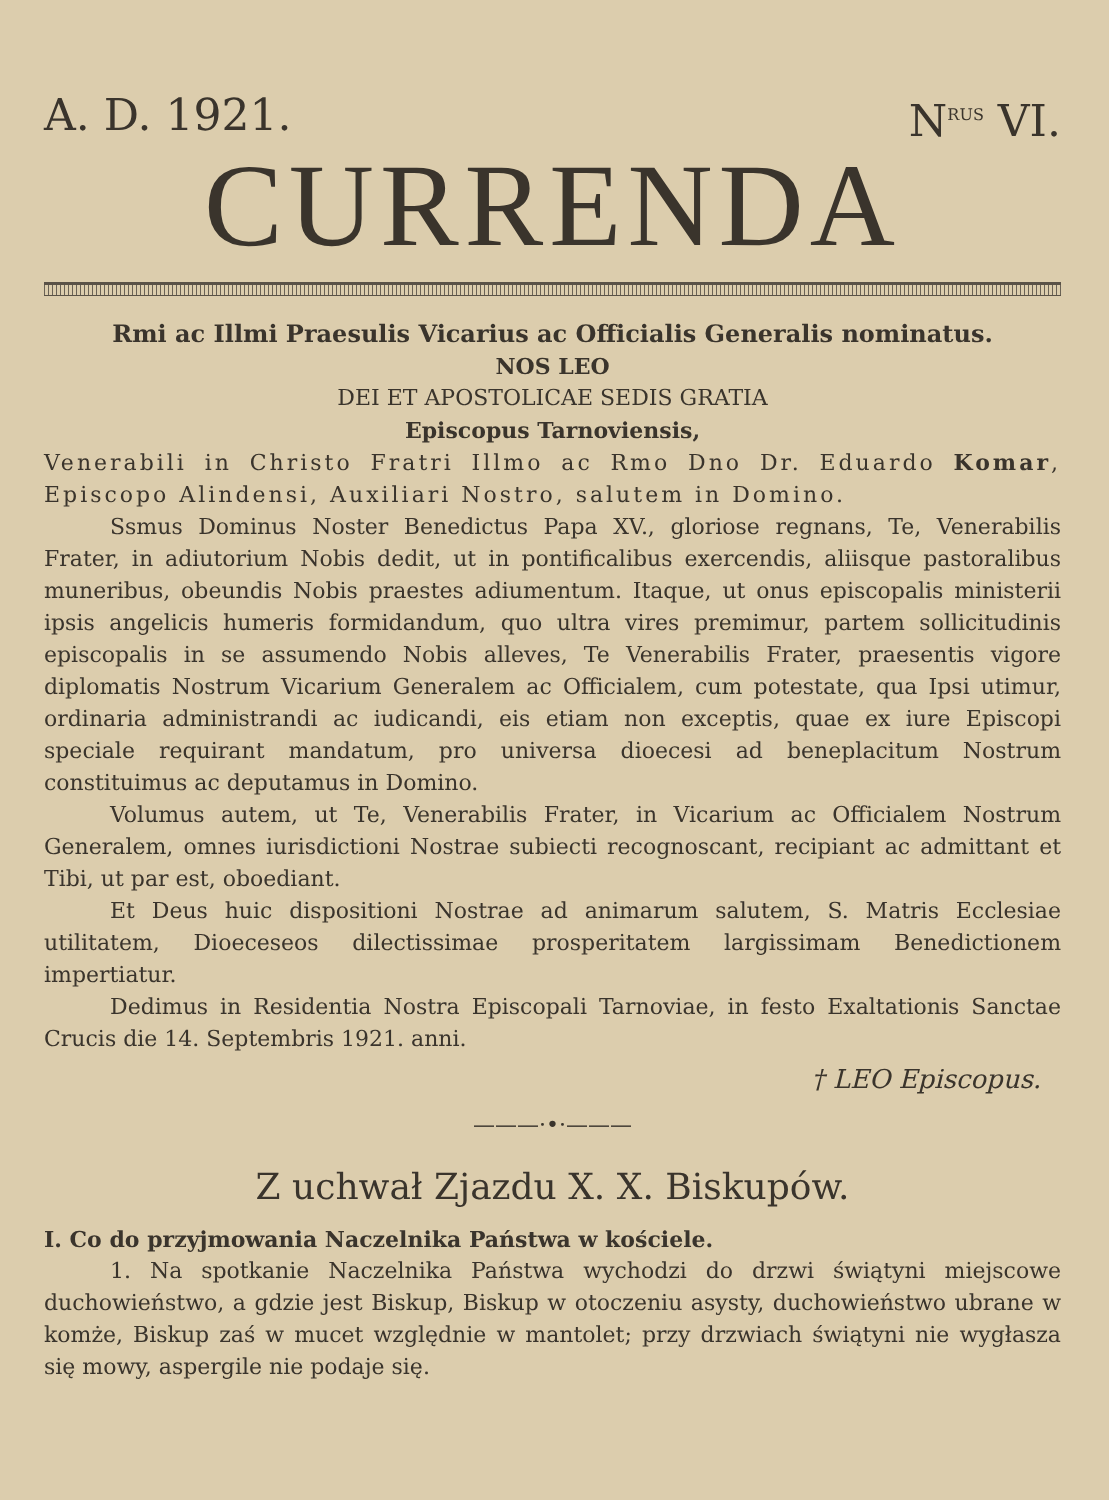A. D. 1921. N<sup>RUS</sup> VI.
CURRENDA
Rmi ac Illmi Praesulis Vicarius ac Officialis Generalis nominatus.
NOS LEO
DEI ET APOSTOLICAE SEDIS GRATIA
Episcopus Tarnoviensis,
Venerabili in Christo Fratri Illmo ac Rmo Dno Dr. Eduardo Komar, Episcopo Alindensi, Auxiliari Nostro, salutem in Domino.
Ssmus Dominus Noster Benedictus Papa XV., gloriose regnans, Te, Venerabilis Frater, in adiutorium Nobis dedit, ut in pontificalibus exercendis, aliisque pastoralibus muneribus, obeundis Nobis praestes adiumentum. Itaque, ut onus episcopalis ministerii ipsis angelicis humeris formidandum, quo ultra vires premimur, partem sollicitudinis episcopalis in se assumendo Nobis alleves, Te Venerabilis Frater, praesentis vigore diplomatis Nostrum Vicarium Generalem ac Officialem, cum potestate, qua Ipsi utimur, ordinaria administrandi ac iudicandi, eis etiam non exceptis, quae ex iure Episcopi speciale requirant mandatum, pro universa dioecesi ad beneplacitum Nostrum constituimus ac deputamus in Domino.
Volumus autem, ut Te, Venerabilis Frater, in Vicarium ac Officialem Nostrum Generalem, omnes iurisdictioni Nostrae subiecti recognoscant, recipiant ac admittant et Tibi, ut par est, oboediant.
Et Deus huic dispositioni Nostrae ad animarum salutem, S. Matris Ecclesiae utilitatem, Dioeceseos dilectissimae prosperitatem largissimam Benedictionem impertiatur.
Dedimus in Residentia Nostra Episcopali Tarnoviae, in festo Exaltationis Sanctae Crucis die 14. Septembris 1921. anni.
† LEO Episcopus.
———·•·———
Z uchwał Zjazdu X. X. Biskupów.
I. Co do przyjmowania Naczelnika Państwa w kościele.
1. Na spotkanie Naczelnika Państwa wychodzi do drzwi świątyni miejscowe duchowieństwo, a gdzie jest Biskup, Biskup w otoczeniu asysty, duchowieństwo ubrane w komże, Biskup zaś w mucet względnie w mantolet; przy drzwiach świątyni nie wygłasza się mowy, aspergile nie podaje się.